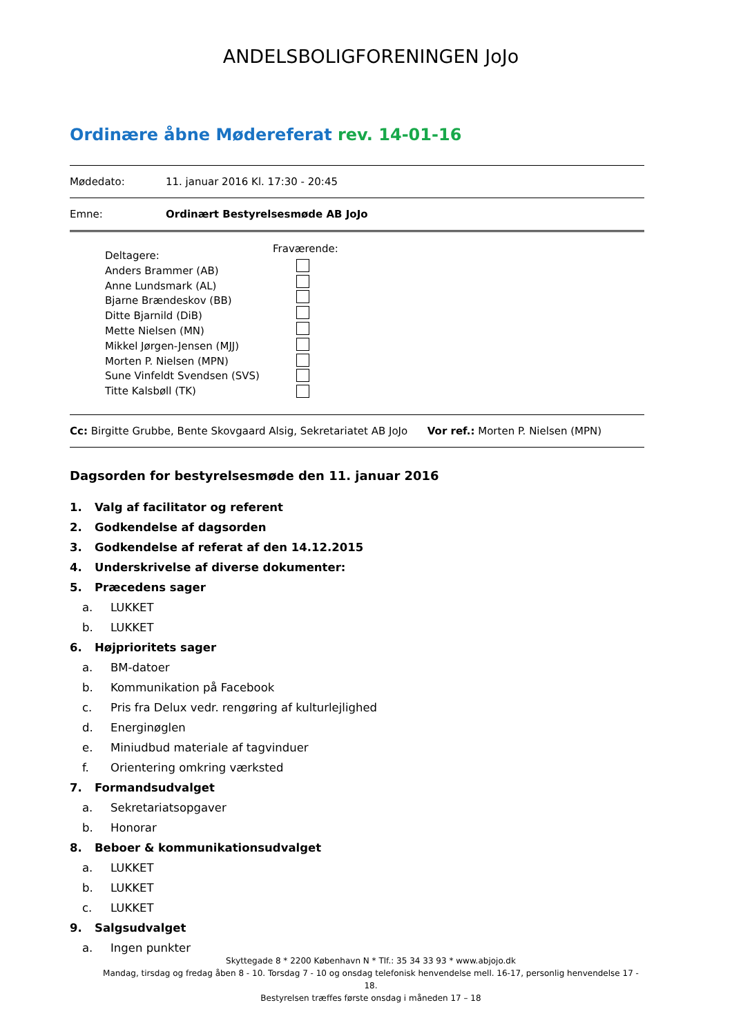ANDELSBOLIGFORENINGEN JoJo
Ordinære åbne Mødereferat rev. 14-01-16
Mødedato: 11. januar 2016 Kl. 17:30 - 20:45
Emne: Ordinært Bestyrelsesmøde AB JoJo
Deltagere:
Anders Brammer (AB)
Anne Lundsmark (AL)
Bjarne Brændeskov (BB)
Ditte Bjarnild (DiB)
Mette Nielsen (MN)
Mikkel Jørgen-Jensen (MJJ)
Morten P. Nielsen (MPN)
Sune Vinfeldt Svendsen (SVS)
Titte Kalsbøll (TK)
Fraværende:
Cc: Birgitte Grubbe, Bente Skovgaard Alsig, Sekretariatet AB JoJo Vor ref.: Morten P. Nielsen (MPN)
Dagsorden for bestyrelsesmøde den 11. januar 2016
1. Valg af facilitator og referent
2. Godkendelse af dagsorden
3. Godkendelse af referat af den 14.12.2015
4. Underskrivelse af diverse dokumenter:
5. Præcedens sager
a. LUKKET
b. LUKKET
6. Højprioritets sager
a. BM-datoer
b. Kommunikation på Facebook
c. Pris fra Delux vedr. rengøring af kulturlejlighed
d. Energinøglen
e. Miniudbud materiale af tagvinduer
f. Orientering omkring værksted
7. Formandsudvalget
a. Sekretariatsopgaver
b. Honorar
8. Beboer & kommunikationsudvalget
a. LUKKET
b. LUKKET
c. LUKKET
9. Salgsudvalget
a. Ingen punkter
Skyttegade 8 * 2200 København N * Tlf.: 35 34 33 93 * www.abjojo.dk
Mandag, tirsdag og fredag åben 8 - 10. Torsdag 7 - 10 og onsdag telefonisk henvendelse mell. 16-17, personlig henvendelse 17 - 18.
Bestyrelsen træffes første onsdag i måneden 17 – 18